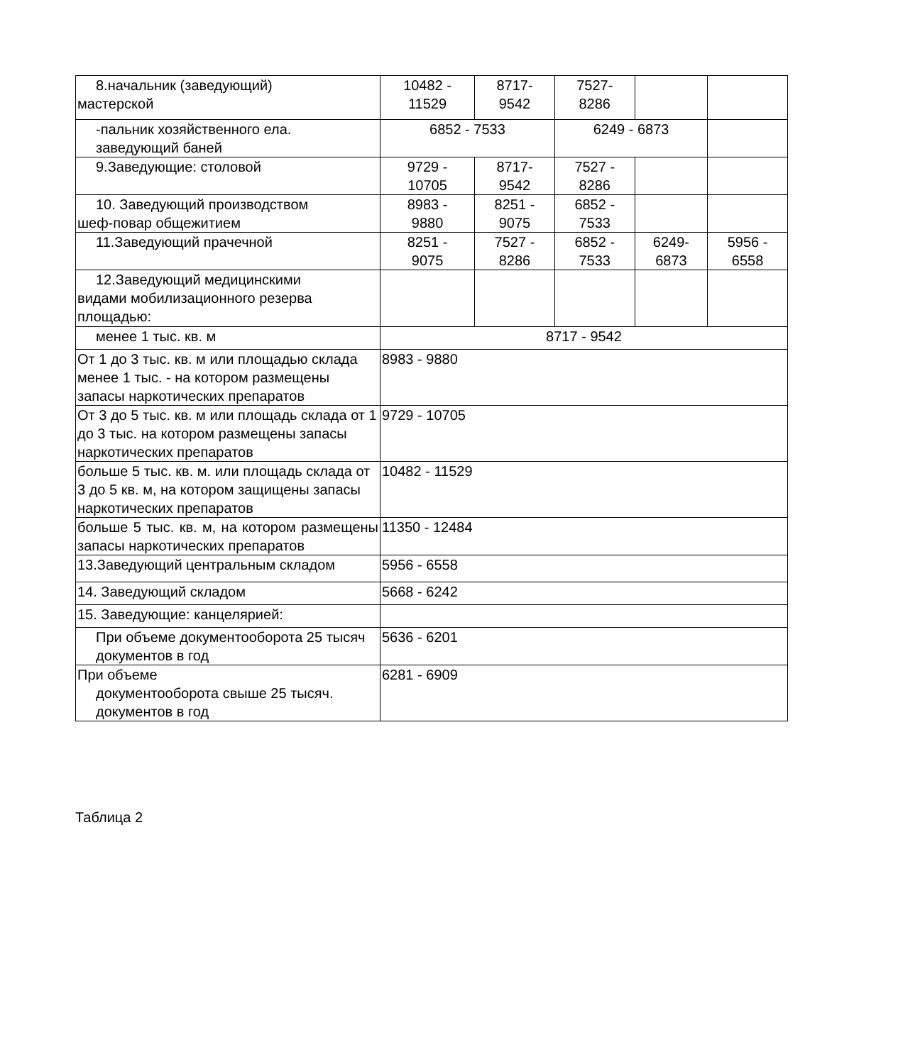| 8.начальник (заведующий) мастерской | 10482 - 11529 | 8717- 9542 | 7527- 8286 | | |
| -пальник хозяйственного ела. заведующий баней | 6852 - 7533 | | 6249 - 6873 | | |
| 9.Заведующие: столовой | 9729 - 10705 | 8717- 9542 | 7527 - 8286 | | |
| 10. Заведующий производством шеф-повар общежитием | 8983 - 9880 | 8251 - 9075 | 6852 - 7533 | | |
| 11.Заведующий прачечной | 8251 - 9075 | 7527 - 8286 | 6852 - 7533 | 6249- 6873 | 5956 - 6558 |
| 12.Заведующий медицинскими видами мобилизационного резерва площадью: | | | | | |
| менее 1 тыс. кв. м | 8717 - 9542 | | | | |
| От 1 до 3 тыс. кв. м или площадью склада менее 1 тыс. - на котором размещены запасы наркотических препаратов | 8983 - 9880 | | | | |
| От 3 до 5 тыс. кв. м или площадь склада от 1 до 3 тыс. на котором размещены запасы наркотических препаратов | 9729 - 10705 | | | | |
| больше 5 тыс. кв. м. или площадь склада от 3 до 5 кв. м, на котором защищены запасы наркотических препаратов | 10482 - 11529 | | | | |
| больше 5 тыс. кв. м, на котором размещены запасы наркотических препаратов | 11350 - 12484 | | | | |
| 13.Заведующий центральным складом | 5956 - 6558 | | | | |
| 14. Заведующий складом | 5668 - 6242 | | | | |
| 15. Заведующие: канцелярией: | | | | | |
| При объеме документооборота 25 тысяч документов в год | 5636 - 6201 | | | | |
| При объеме документооборота свыше 25 тысяч. документов в год | 6281 - 6909 | | | | |
Таблица 2